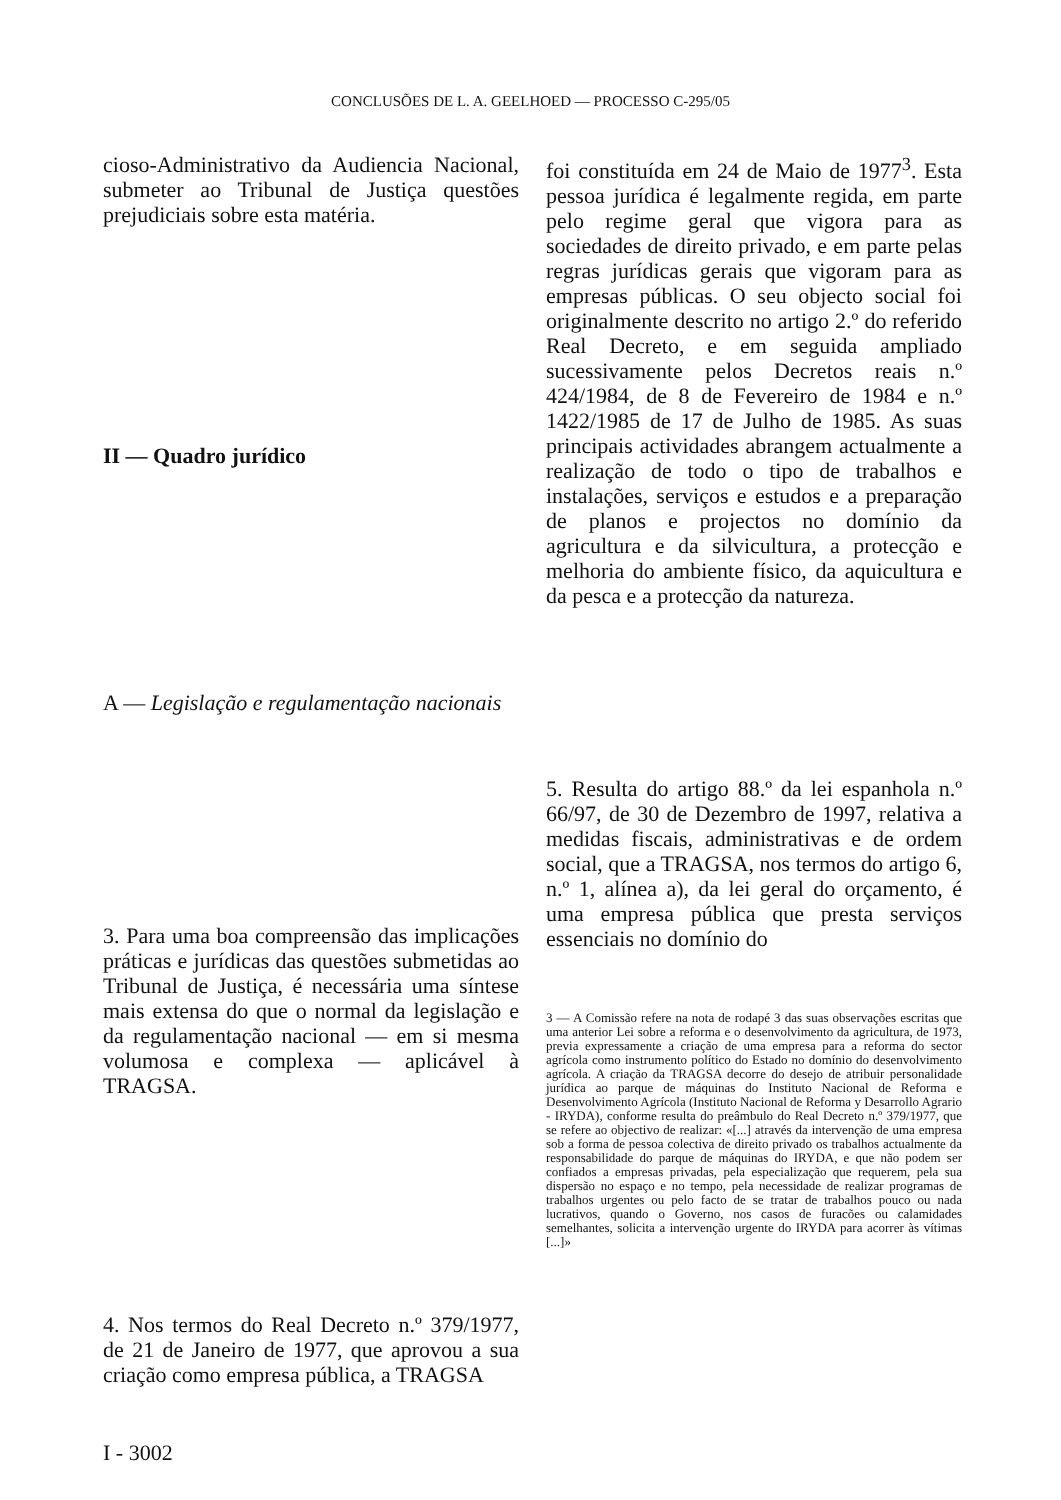CONCLUSÕES DE L. A. GEELHOED — PROCESSO C-295/05
cioso-Administrativo da Audiencia Nacional, submeter ao Tribunal de Justiça questões prejudiciais sobre esta matéria.
II — Quadro jurídico
A — Legislação e regulamentação nacionais
3. Para uma boa compreensão das implicações práticas e jurídicas das questões submetidas ao Tribunal de Justiça, é necessária uma síntese mais extensa do que o normal da legislação e da regulamentação nacional — em si mesma volumosa e complexa — aplicável à TRAGSA.
4. Nos termos do Real Decreto n.º 379/1977, de 21 de Janeiro de 1977, que aprovou a sua criação como empresa pública, a TRAGSA
foi constituída em 24 de Maio de 1977<sup>3</sup>. Esta pessoa jurídica é legalmente regida, em parte pelo regime geral que vigora para as sociedades de direito privado, e em parte pelas regras jurídicas gerais que vigoram para as empresas públicas. O seu objecto social foi originalmente descrito no artigo 2.º do referido Real Decreto, e em seguida ampliado sucessivamente pelos Decretos reais n.º 424/1984, de 8 de Fevereiro de 1984 e n.º 1422/1985 de 17 de Julho de 1985. As suas principais actividades abrangem actualmente a realização de todo o tipo de trabalhos e instalações, serviços e estudos e a preparação de planos e projectos no domínio da agricultura e da silvicultura, a protecção e melhoria do ambiente físico, da aquicultura e da pesca e a protecção da natureza.
5. Resulta do artigo 88.º da lei espanhola n.º 66/97, de 30 de Dezembro de 1997, relativa a medidas fiscais, administrativas e de ordem social, que a TRAGSA, nos termos do artigo 6, n.º 1, alínea a), da lei geral do orçamento, é uma empresa pública que presta serviços essenciais no domínio do
3 — A Comissão refere na nota de rodapé 3 das suas observações escritas que uma anterior Lei sobre a reforma e o desenvolvimento da agricultura, de 1973, previa expressamente a criação de uma empresa para a reforma do sector agrícola como instrumento político do Estado no domínio do desenvolvimento agrícola. A criação da TRAGSA decorre do desejo de atribuir personalidade jurídica ao parque de máquinas do Instituto Nacional de Reforma e Desenvolvimento Agrícola (Instituto Nacional de Reforma y Desarrollo Agrario - IRYDA), conforme resulta do preâmbulo do Real Decreto n.º 379/1977, que se refere ao objectivo de realizar: «[...] através da intervenção de uma empresa sob a forma de pessoa colectiva de direito privado os trabalhos actualmente da responsabilidade do parque de máquinas do IRYDA, e que não podem ser confiados a empresas privadas, pela especialização que requerem, pela sua dispersão no espaço e no tempo, pela necessidade de realizar programas de trabalhos urgentes ou pelo facto de se tratar de trabalhos pouco ou nada lucrativos, quando o Governo, nos casos de furacões ou calamidades semelhantes, solicita a intervenção urgente do IRYDA para acorrer às vítimas [...]»
I - 3002